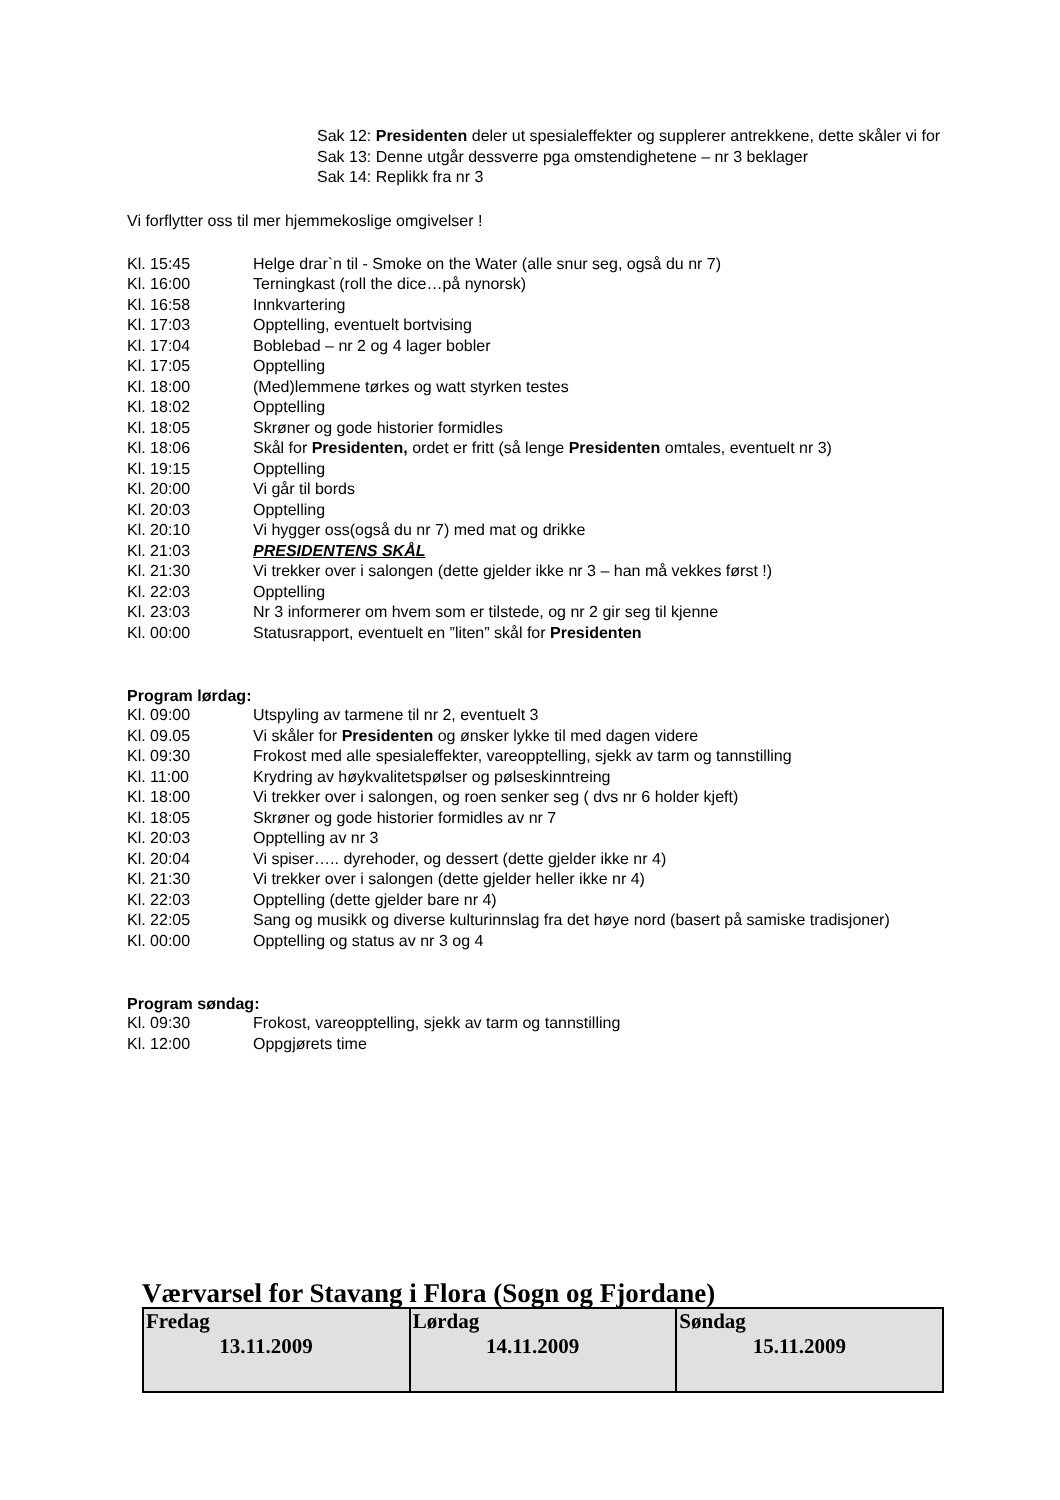Sak 12: Presidenten deler ut spesialeffekter og supplerer antrekkene, dette skåler vi for
Sak 13: Denne utgår dessverre pga omstendighetene – nr 3 beklager
Sak 14: Replikk fra nr 3
Vi forflytter oss til mer hjemmekoslige omgivelser !
Kl. 15:45 Helge drar`n til - Smoke on the Water (alle snur seg, også du nr 7)
Kl. 16:00 Terningkast (roll the dice…på nynorsk)
Kl. 16:58 Innkvartering
Kl. 17:03 Opptelling, eventuelt bortvising
Kl. 17:04 Boblebad – nr 2 og 4 lager bobler
Kl. 17:05 Opptelling
Kl. 18:00 (Med)lemmene tørkes og watt styrken testes
Kl. 18:02 Opptelling
Kl. 18:05 Skrøner og gode historier formidles
Kl. 18:06 Skål for Presidenten, ordet er fritt (så lenge Presidenten omtales, eventuelt nr 3)
Kl. 19:15 Opptelling
Kl. 20:00 Vi går til bords
Kl. 20:03 Opptelling
Kl. 20:10 Vi hygger oss(også du nr 7) med mat og drikke
Kl. 21:03 PRESIDENTENS SKÅL
Kl. 21:30 Vi trekker over i salongen (dette gjelder ikke nr 3 – han må vekkes først !)
Kl. 22:03 Opptelling
Kl. 23:03 Nr 3 informerer om hvem som er tilstede, og nr 2 gir seg til kjenne
Kl. 00:00 Statusrapport, eventuelt en ”liten” skål for Presidenten
Program lørdag:
Kl. 09:00 Utspyling av tarmene til nr 2, eventuelt 3
Kl. 09.05 Vi skåler for Presidenten og ønsker lykke til med dagen videre
Kl. 09:30 Frokost med alle spesialeffekter, vareopptelling, sjekk av tarm og tannstilling
Kl. 11:00 Krydring av høykvalitetspølser og pølseskinntreing
Kl. 18:00 Vi trekker over i salongen, og roen senker seg ( dvs nr 6 holder kjeft)
Kl. 18:05 Skrøner og gode historier formidles av nr 7
Kl. 20:03 Opptelling av nr 3
Kl. 20:04 Vi spiser….. dyrehoder, og dessert (dette gjelder ikke nr 4)
Kl. 21:30 Vi trekker over i salongen (dette gjelder heller ikke nr 4)
Kl. 22:03 Opptelling (dette gjelder bare nr 4)
Kl. 22:05 Sang og musikk og diverse kulturinnslag fra det høye nord (basert på samiske tradisjoner)
Kl. 00:00 Opptelling og status av nr 3 og 4
Program søndag:
Kl. 09:30 Frokost, vareopptelling, sjekk av tarm og tannstilling
Kl. 12:00 Oppgjørets time
Værvarsel for Stavang i Flora (Sogn og Fjordane)
| Fredag 13.11.2009 | Lørdag 14.11.2009 | Søndag 15.11.2009 |